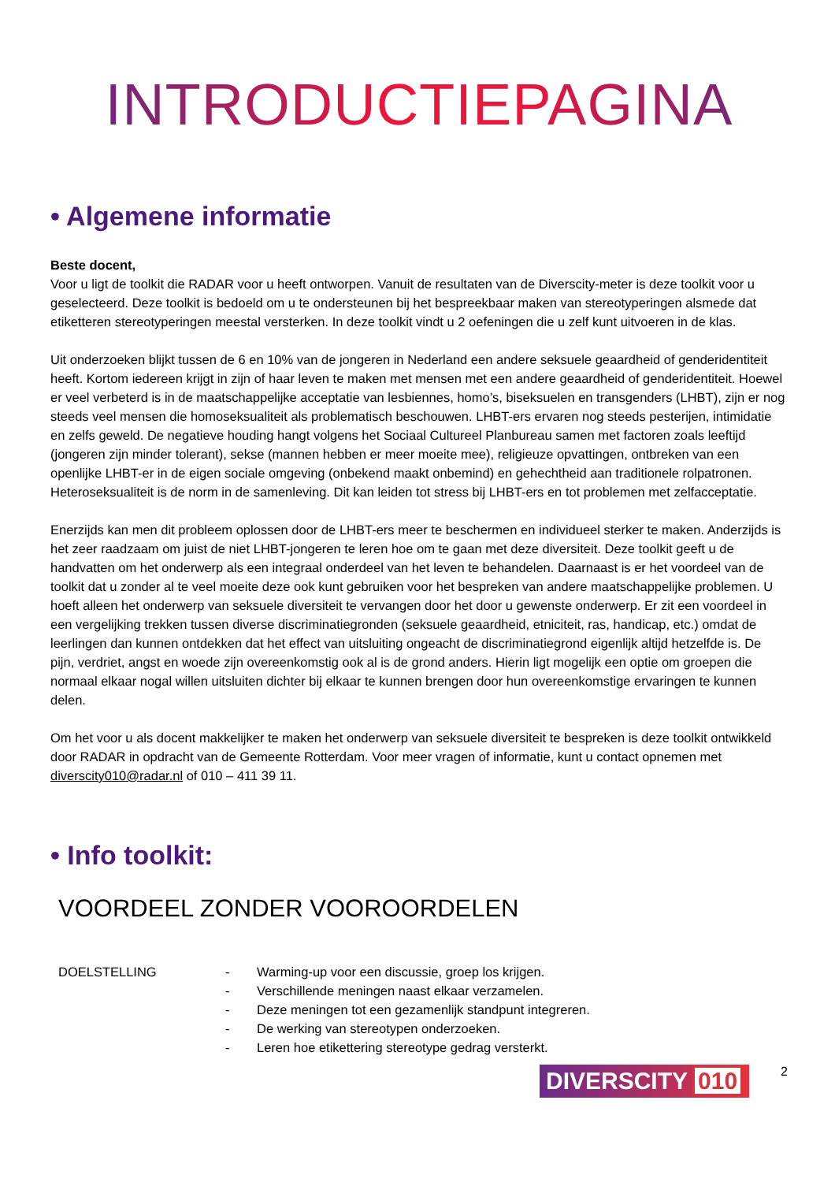INTRODUCTIEPAGINA
• Algemene informatie
Beste docent,
Voor u ligt de toolkit die RADAR voor u heeft ontworpen. Vanuit de resultaten van de Diverscity-meter is deze toolkit voor u geselecteerd. Deze toolkit is bedoeld om u te ondersteunen bij het bespreekbaar maken van stereotyperingen alsmede dat etiketteren stereotyperingen meestal versterken. In deze toolkit vindt u 2 oefeningen die u zelf kunt uitvoeren in de klas.
Uit onderzoeken blijkt tussen de 6 en 10% van de jongeren in Nederland een andere seksuele geaardheid of genderidentiteit heeft. Kortom iedereen krijgt in zijn of haar leven te maken met mensen met een andere geaardheid of genderidentiteit. Hoewel er veel verbeterd is in de maatschappelijke acceptatie van lesbiennes, homo’s, biseksuelen en transgenders (LHBT), zijn er nog steeds veel mensen die homoseksualiteit als problematisch beschouwen. LHBT-ers ervaren nog steeds pesterijen, intimidatie en zelfs geweld. De negatieve houding hangt volgens het Sociaal Cultureel Planbureau samen met factoren zoals leeftijd (jongeren zijn minder tolerant), sekse (mannen hebben er meer moeite mee), religieuze opvattingen, ontbreken van een openlijke LHBT-er in de eigen sociale omgeving (onbekend maakt onbemind) en gehechtheid aan traditionele rolpatronen. Heteroseksualiteit is de norm in de samenleving. Dit kan leiden tot stress bij LHBT-ers en tot problemen met zelfacceptatie.
Enerzijds kan men dit probleem oplossen door de LHBT-ers meer te beschermen en individueel sterker te maken. Anderzijds is het zeer raadzaam om juist de niet LHBT-jongeren te leren hoe om te gaan met deze diversiteit. Deze toolkit geeft u de handvatten om het onderwerp als een integraal onderdeel van het leven te behandelen. Daarnaast is er het voordeel van de toolkit dat u zonder al te veel moeite deze ook kunt gebruiken voor het bespreken van andere maatschappelijke problemen. U hoeft alleen het onderwerp van seksuele diversiteit te vervangen door het door u gewenste onderwerp. Er zit een voordeel in een vergelijking trekken tussen diverse discriminatiegronden (seksuele geaardheid, etniciteit, ras, handicap, etc.) omdat de leerlingen dan kunnen ontdekken dat het effect van uitsluiting ongeacht de discriminatiegrond eigenlijk altijd hetzelfde is. De pijn, verdriet, angst en woede zijn overeenkomstig ook al is de grond anders. Hierin ligt mogelijk een optie om groepen die normaal elkaar nogal willen uitsluiten dichter bij elkaar te kunnen brengen door hun overeenkomstige ervaringen te kunnen delen.
Om het voor u als docent makkelijker te maken het onderwerp van seksuele diversiteit te bespreken is deze toolkit ontwikkeld door RADAR in opdracht van de Gemeente Rotterdam. Voor meer vragen of informatie, kunt u contact opnemen met diverscity010@radar.nl of 010 – 411 39 11.
• Info toolkit:
VOORDEEL ZONDER VOOROORDELEN
DOELSTELLING - Warming-up voor een discussie, groep los krijgen.
- Verschillende meningen naast elkaar verzamelen.
- Deze meningen tot een gezamenlijk standpunt integreren.
- De werking van stereotypen onderzoeken.
- Leren hoe etikettering stereotype gedrag versterkt.
DIVERSCITY 010
2